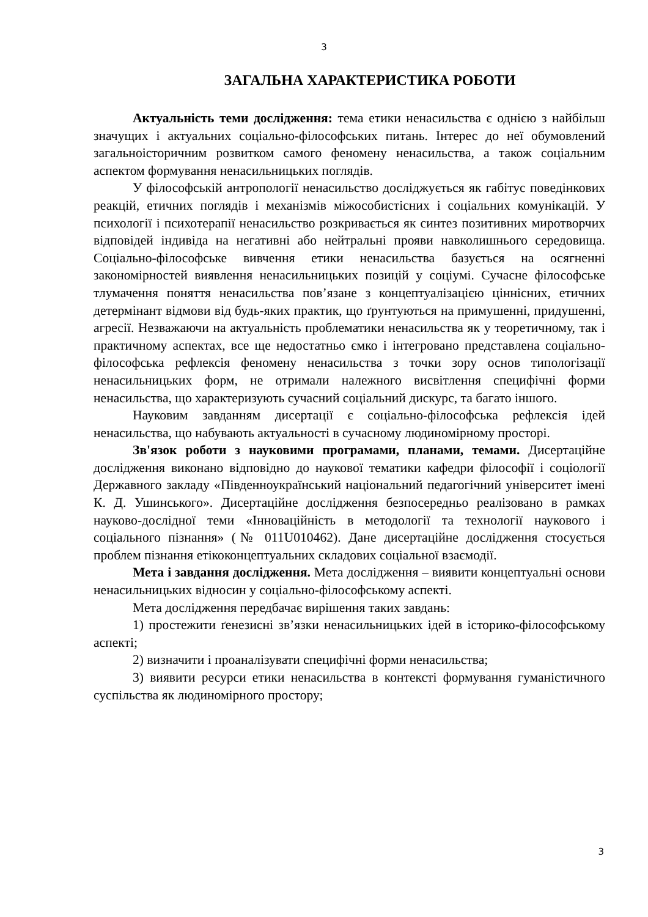3
ЗАГАЛЬНА ХАРАКТЕРИСТИКА РОБОТИ
Актуальність теми дослідження: тема етики ненасильства є однією з найбільш значущих і актуальних соціально-філософських питань. Інтерес до неї обумовлений загальноісторичним розвитком самого феномену ненасильства, а також соціальним аспектом формування ненасильницьких поглядів.
У філософській антропології ненасильство досліджується як габітус поведінкових реакцій, етичних поглядів і механізмів міжособистісних і соціальних комунікацій. У психології і психотерапії ненасильство розкривається як синтез позитивних миротворчих відповідей індивіда на негативні або нейтральні прояви навколишнього середовища. Соціально-філософське вивчення етики ненасильства базується на осягненні закономірностей виявлення ненасильницьких позицій у соціумі. Сучасне філософське тлумачення поняття ненасильства пов’язане з концептуалізацією ціннісних, етичних детермінант відмови від будь-яких практик, що ґрунтуються на примушенні, придушенні, агресії. Незважаючи на актуальність проблематики ненасильства як у теоретичному, так і практичному аспектах, все ще недостатньо ємко і інтегровано представлена соціально-філософська рефлексія феномену ненасильства з точки зору основ типологізації ненасильницьких форм, не отримали належного висвітлення специфічні форми ненасильства, що характеризують сучасний соціальний дискурс, та багато іншого.
Науковим завданням дисертації є соціально-філософська рефлексія ідей ненасильства, що набувають актуальності в сучасному людиномірному просторі.
Зв'язок роботи з науковими програмами, планами, темами. Дисертаційне дослідження виконано відповідно до наукової тематики кафедри філософії і соціології Державного закладу «Південноукраїнський національний педагогічний університет імені К. Д. Ушинського». Дисертаційне дослідження безпосередньо реалізовано в рамках науково-дослідної теми «Інноваційність в методології та технології наукового і соціального пізнання» (№ 011U010462). Дане дисертаційне дослідження стосується проблем пізнання етікоконцептуальних складових соціальної взаємодії.
Мета і завдання дослідження. Мета дослідження – виявити концептуальні основи ненасильницьких відносин у соціально-філософському аспекті.
Мета дослідження передбачає вирішення таких завдань:
1) простежити ґенезисні зв’язки ненасильницьких ідей в історико-філософському аспекті;
2) визначити і проаналізувати специфічні форми ненасильства;
3) виявити ресурси етики ненасильства в контексті формування гуманістичного суспільства як людиномірного простору;
3